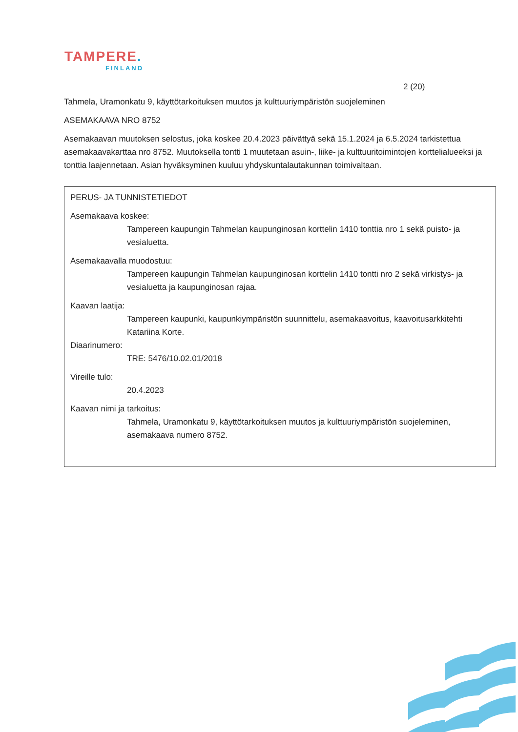TAMPERE.
FINLAND
2 (20)
Tahmela, Uramonkatu 9, käyttötarkoituksen muutos ja kulttuuriympäristön suojeleminen
ASEMAKAAVA NRO 8752
Asemakaavan muutoksen selostus, joka koskee 20.4.2023 päivättyä sekä 15.1.2024 ja 6.5.2024 tarkistettua asemakaavakarttaa nro 8752. Muutoksella tontti 1 muutetaan asuin-, liike- ja kulttuuritoimintojen korttelialueeksi ja tonttia laajennetaan. Asian hyväksyminen kuuluu yhdyskuntalautakunnan toimivaltaan.
PERUS- JA TUNNISTETIEDOT
Asemakaava koskee:
Tampereen kaupungin Tahmelan kaupunginosan korttelin 1410 tonttia nro 1 sekä puisto- ja vesialuetta.
Asemakaavalla muodostuu:
Tampereen kaupungin Tahmelan kaupunginosan korttelin 1410 tontti nro 2 sekä virkistys- ja vesialuetta ja kaupunginosan rajaa.
Kaavan laatija:
Tampereen kaupunki, kaupunkiympäristön suunnittelu, asemakaavoitus, kaavoitusarkkitehti Katariina Korte.
Diaarinumero:
TRE: 5476/10.02.01/2018
Vireille tulo:
20.4.2023
Kaavan nimi ja tarkoitus:
Tahmela, Uramonkatu 9, käyttötarkoituksen muutos ja kulttuuriympäristön suojeleminen, asemakaava numero 8752.